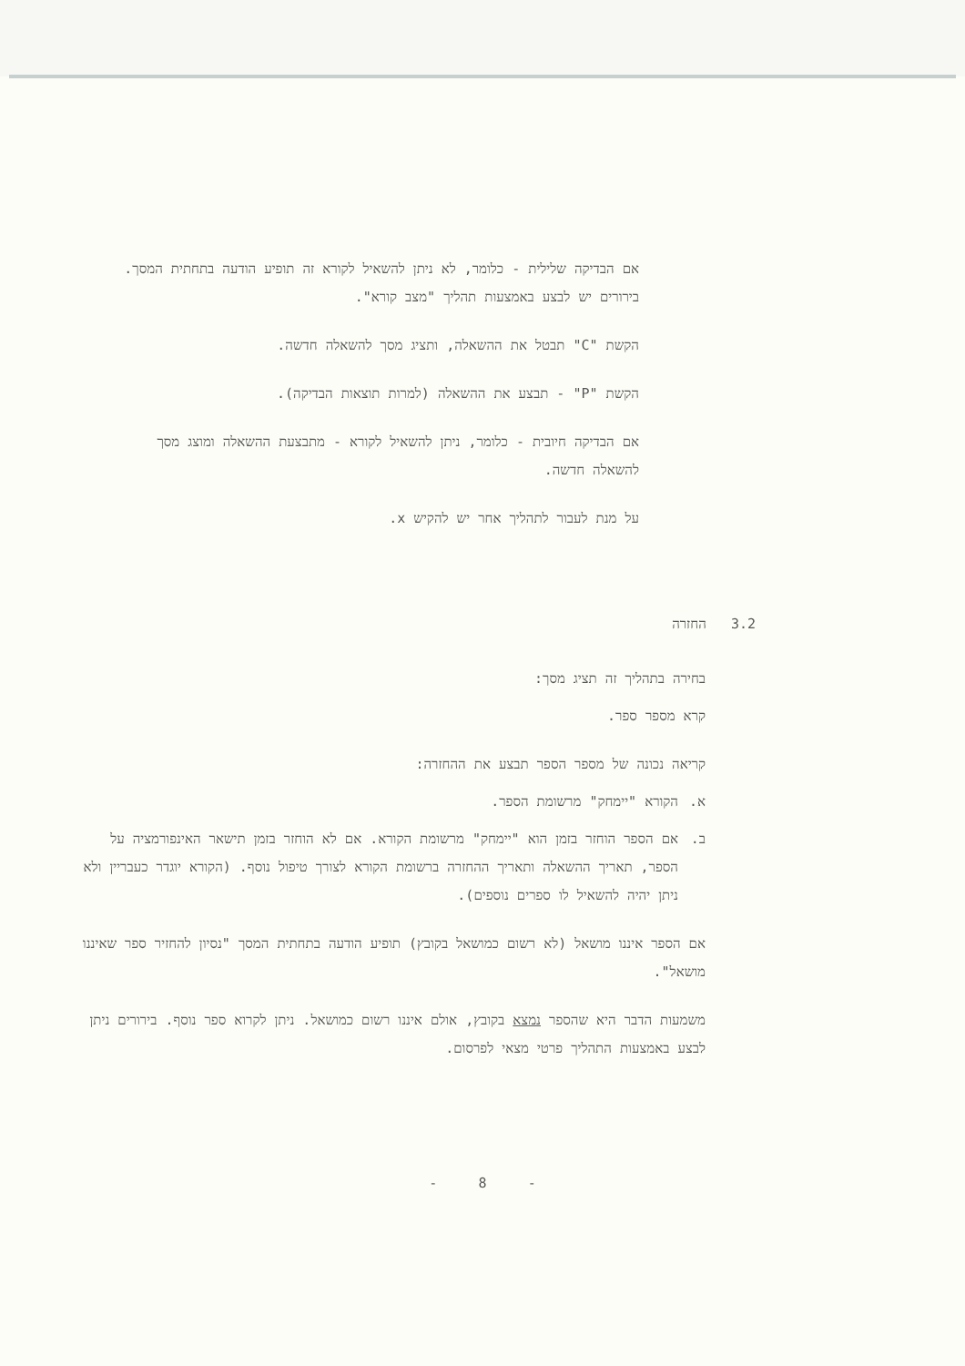אם הבדיקה שלילית - כלומר, לא ניתן להשאיל לקורא זה תופיע הודעה בתחתית המסך. בירורים יש לבצע באמצעות תהליך "מצב קורא".
הקשת "C" תבטל את ההשאלה, ותציג מסך להשאלה חדשה.
הקשת "P" - תבצע את ההשאלה (למרות תוצאות הבדיקה).
אם הבדיקה חיובית - כלומר, ניתן להשאיל לקורא - מתבצעת ההשאלה ומוצג מסך להשאלה חדשה.
על מנת לעבור לתהליך אחר יש להקיש x.
3.2 החזרה
בחירה בתהליך זה תציג מסך:
קרא מספר ספר.
קריאה נכונה של מספר הספר תבצע את ההחזרה:
א. הקורא "יימחק" מרשומת הספר.
ב. אם הספר הוחזר בזמן הוא "יימחק" מרשומת הקורא. אם לא הוחזר בזמן תישאר האינפורמציה על הספר, תאריך ההשאלה ותאריך ההחזרה ברשומת הקורא לצורך טיפול נוסף. (הקורא יוגדר כעבריין ולא ניתן יהיה להשאיל לו ספרים נוספים).
אם הספר איננו מושאל (לא רשום כמושאל בקובץ) תופיע הודעה בתחתית המסך "נסיון להחזיר ספר שאיננו מושאל".
משמעות הדבר היא שהספר נמצא בקובץ, אולם איננו רשום כמושאל. ניתן לקרוא ספר נוסף. בירורים ניתן לבצע באמצעות התהליך פרטי מצאי לפרסום.
- 8 -